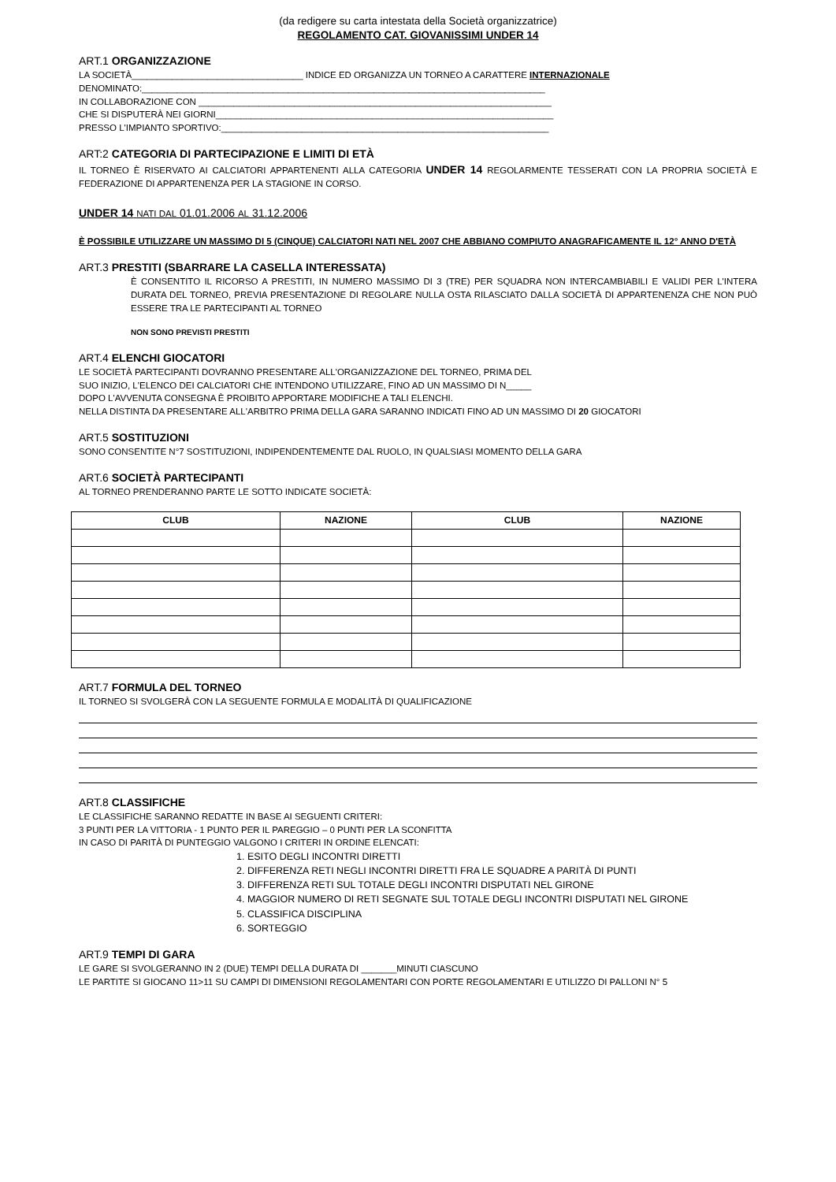(da redigere su carta intestata della Società organizzatrice)
REGOLAMENTO CAT. GIOVANISSIMI UNDER 14
ART.1 ORGANIZZAZIONE
LA SOCIETÀ__________________________________ INDICE ED ORGANIZZA UN TORNEO A CARATTERE INTERNAZIONALE
DENOMINATO:________________________________________________________________________________
IN COLLABORAZIONE CON ______________________________________________________________________
CHE SI DISPUTERÀ NEI GIORNI___________________________________________________________________
PRESSO L'IMPIANTO SPORTIVO:_________________________________________________________________
ART:2 CATEGORIA DI PARTECIPAZIONE E LIMITI DI ETÀ
IL TORNEO È RISERVATO AI CALCIATORI APPARTENENTI ALLA CATEGORIA UNDER 14 REGOLARMENTE TESSERATI CON LA PROPRIA SOCIETÀ E FEDERAZIONE DI APPARTENENZA PER LA STAGIONE IN CORSO.
UNDER 14 NATI DAL 01.01.2006 AL 31.12.2006
È POSSIBILE UTILIZZARE UN MASSIMO DI 5 (CINQUE) CALCIATORI NATI NEL 2007 CHE ABBIANO COMPIUTO ANAGRAFICAMENTE IL 12° ANNO D'ETÀ
ART.3 PRESTITI (SBARRARE LA CASELLA INTERESSATA)
È CONSENTITO IL RICORSO A PRESTITI, IN NUMERO MASSIMO DI 3 (TRE) PER SQUADRA NON INTERCAMBIABILI E VALIDI PER L'INTERA DURATA DEL TORNEO, PREVIA PRESENTAZIONE DI REGOLARE NULLA OSTA RILASCIATO DALLA SOCIETÀ DI APPARTENENZA CHE NON PUÒ ESSERE TRA LE PARTECIPANTI AL TORNEO
NON SONO PREVISTI PRESTITI
ART.4 ELENCHI GIOCATORI
LE SOCIETÀ PARTECIPANTI DOVRANNO PRESENTARE ALL'ORGANIZZAZIONE DEL TORNEO, PRIMA DEL
SUO INIZIO, L'ELENCO DEI CALCIATORI CHE INTENDONO UTILIZZARE, FINO AD UN MASSIMO DI N_____
DOPO L'AVVENUTA CONSEGNA È PROIBITO APPORTARE MODIFICHE A TALI ELENCHI.
NELLA DISTINTA DA PRESENTARE ALL'ARBITRO PRIMA DELLA GARA SARANNO INDICATI FINO AD UN MASSIMO DI 20 GIOCATORI
ART.5 SOSTITUZIONI
SONO CONSENTITE N°7 SOSTITUZIONI, INDIPENDENTEMENTE DAL RUOLO, IN QUALSIASI MOMENTO DELLA GARA
ART.6 SOCIETÀ PARTECIPANTI
AL TORNEO PRENDERANNO PARTE LE SOTTO INDICATE SOCIETÀ:
| CLUB | NAZIONE | CLUB | NAZIONE |
| --- | --- | --- | --- |
ART.7 FORMULA DEL TORNEO
IL TORNEO SI SVOLGERÀ CON LA SEGUENTE FORMULA E MODALITÀ DI QUALIFICAZIONE
ART.8 CLASSIFICHE
LE CLASSIFICHE SARANNO REDATTE IN BASE AI SEGUENTI CRITERI:
3 PUNTI PER LA VITTORIA - 1 PUNTO PER IL PAREGGIO – 0 PUNTI PER LA SCONFITTA
IN CASO DI PARITÀ DI PUNTEGGIO VALGONO I CRITERI IN ORDINE ELENCATI:
1. ESITO DEGLI INCONTRI DIRETTI
2. DIFFERENZA RETI NEGLI INCONTRI DIRETTI FRA LE SQUADRE A PARITÀ DI PUNTI
3. DIFFERENZA RETI SUL TOTALE DEGLI INCONTRI DISPUTATI NEL GIRONE
4. MAGGIOR NUMERO DI RETI SEGNATE SUL TOTALE DEGLI INCONTRI DISPUTATI NEL GIRONE
5. CLASSIFICA DISCIPLINA
6. SORTEGGIO
ART.9 TEMPI DI GARA
LE GARE SI SVOLGERANNO IN 2 (DUE) TEMPI DELLA DURATA DI _______MINUTI CIASCUNO
LE PARTITE SI GIOCANO 11>11 SU CAMPI DI DIMENSIONI REGOLAMENTARI CON PORTE REGOLAMENTARI E UTILIZZO DI PALLONI N° 5